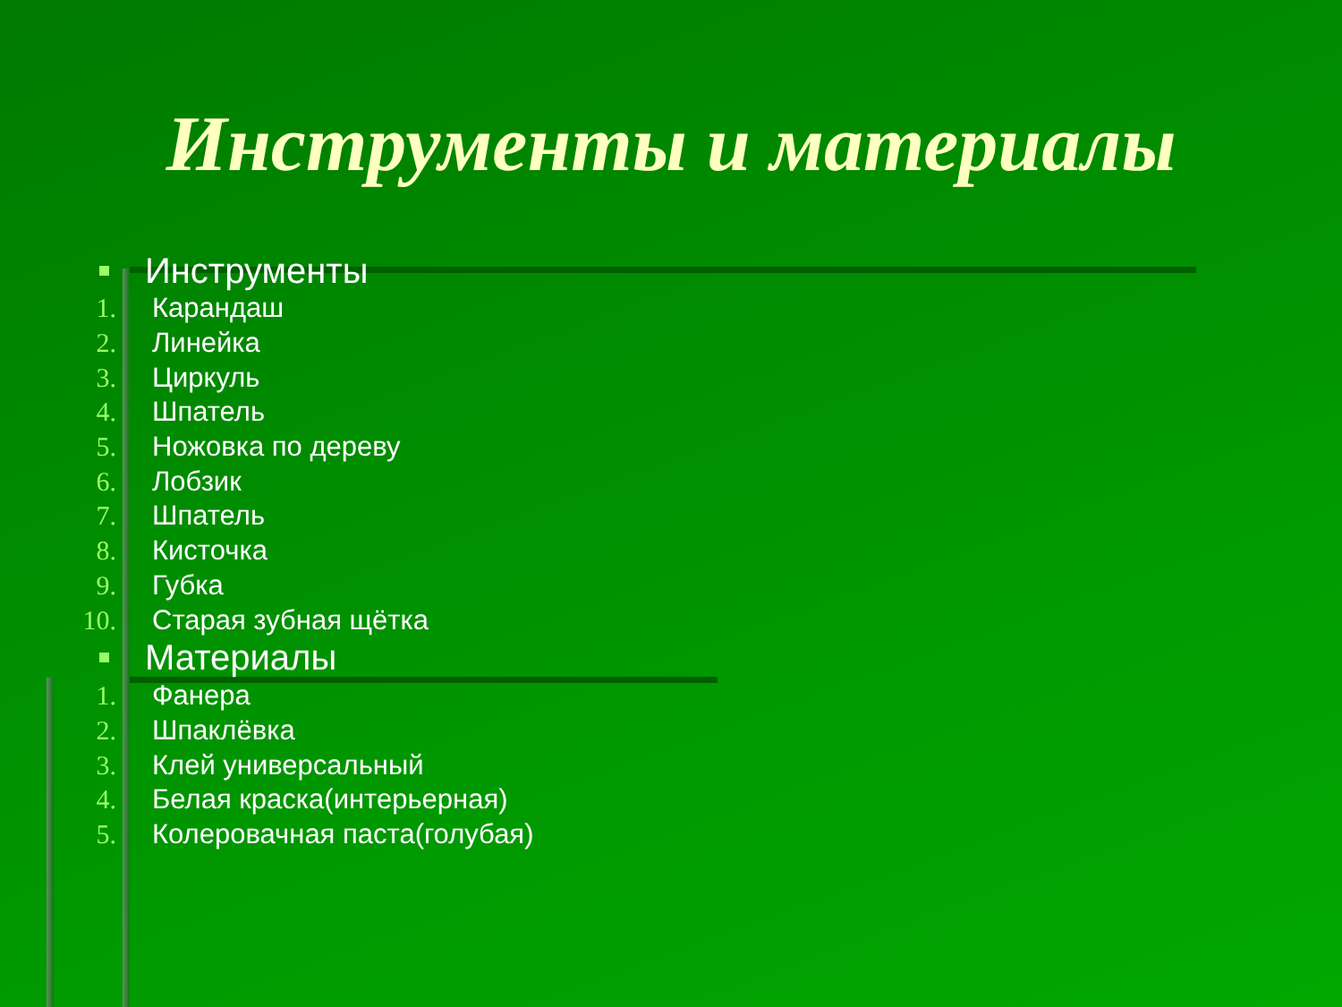Инструменты и материалы
Инструменты
1. Карандаш
2. Линейка
3. Циркуль
4. Шпатель
5. Ножовка по дереву
6. Лобзик
7. Шпатель
8. Кисточка
9. Губка
10. Старая зубная щётка
Материалы
1. Фанера
2. Шпаклёвка
3. Клей универсальный
4. Белая краска(интерьерная)
5. Колеровачная паста(голубая)